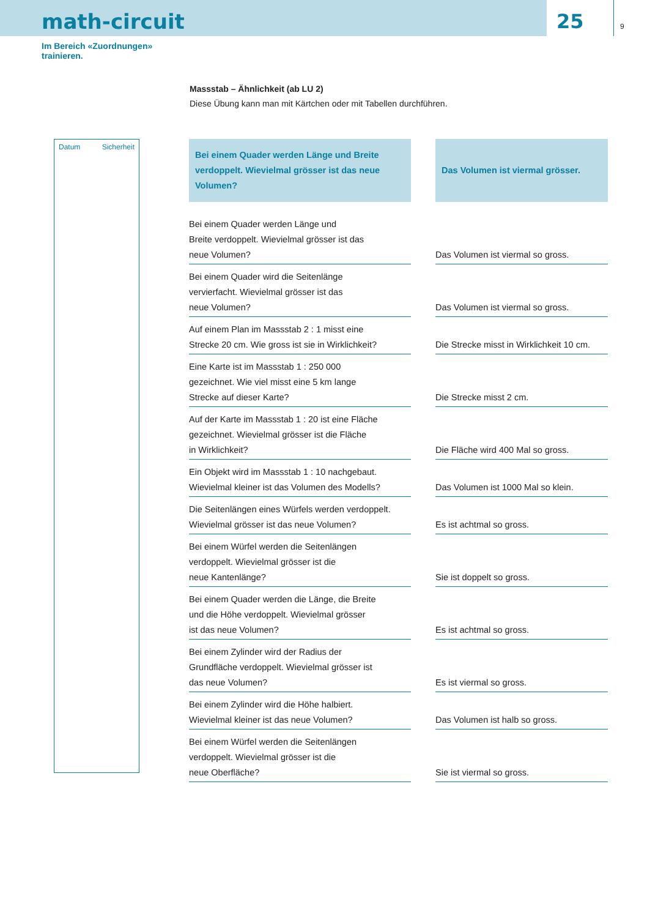math-circuit
25
9
Im Bereich «Zuordnungen»
trainieren.
Massstab – Ähnlichkeit (ab LU 2)
Diese Übung kann man mit Kärtchen oder mit Tabellen durchführen.
Datum Sicherheit
| Bei einem Quader werden Länge und Breite verdoppelt. Wievielmal grösser ist das neue Volumen? | Das Volumen ist viermal grösser. |
| --- | --- |
| Bei einem Quader werden Länge und Breite verdoppelt. Wievielmal grösser ist das neue Volumen? | Das Volumen ist viermal so gross. |
| Bei einem Quader wird die Seitenlänge vervierfacht. Wievielmal grösser ist das neue Volumen? | Das Volumen ist viermal so gross. |
| Auf einem Plan im Massstab 2 : 1 misst eine Strecke 20 cm. Wie gross ist sie in Wirklichkeit? | Die Strecke misst in Wirklichkeit 10 cm. |
| Eine Karte ist im Massstab 1 : 250 000 gezeichnet. Wie viel misst eine 5 km lange Strecke auf dieser Karte? | Die Strecke misst 2 cm. |
| Auf der Karte im Massstab 1 : 20 ist eine Fläche gezeichnet. Wievielmal grösser ist die Fläche in Wirklichkeit? | Die Fläche wird 400 Mal so gross. |
| Ein Objekt wird im Massstab 1 : 10 nachgebaut. Wievielmal kleiner ist das Volumen des Modells? | Das Volumen ist 1000 Mal so klein. |
| Die Seitenlängen eines Würfels werden verdoppelt. Wievielmal grösser ist das neue Volumen? | Es ist achtmal so gross. |
| Bei einem Würfel werden die Seitenlängen verdoppelt. Wievielmal grösser ist die neue Kantenlänge? | Sie ist doppelt so gross. |
| Bei einem Quader werden die Länge, die Breite und die Höhe verdoppelt. Wievielmal grösser ist das neue Volumen? | Es ist achtmal so gross. |
| Bei einem Zylinder wird der Radius der Grundfläche verdoppelt. Wievielmal grösser ist das neue Volumen? | Es ist viermal so gross. |
| Bei einem Zylinder wird die Höhe halbiert. Wievielmal kleiner ist das neue Volumen? | Das Volumen ist halb so gross. |
| Bei einem Würfel werden die Seitenlängen verdoppelt. Wievielmal grösser ist die neue Oberfläche? | Sie ist viermal so gross. |